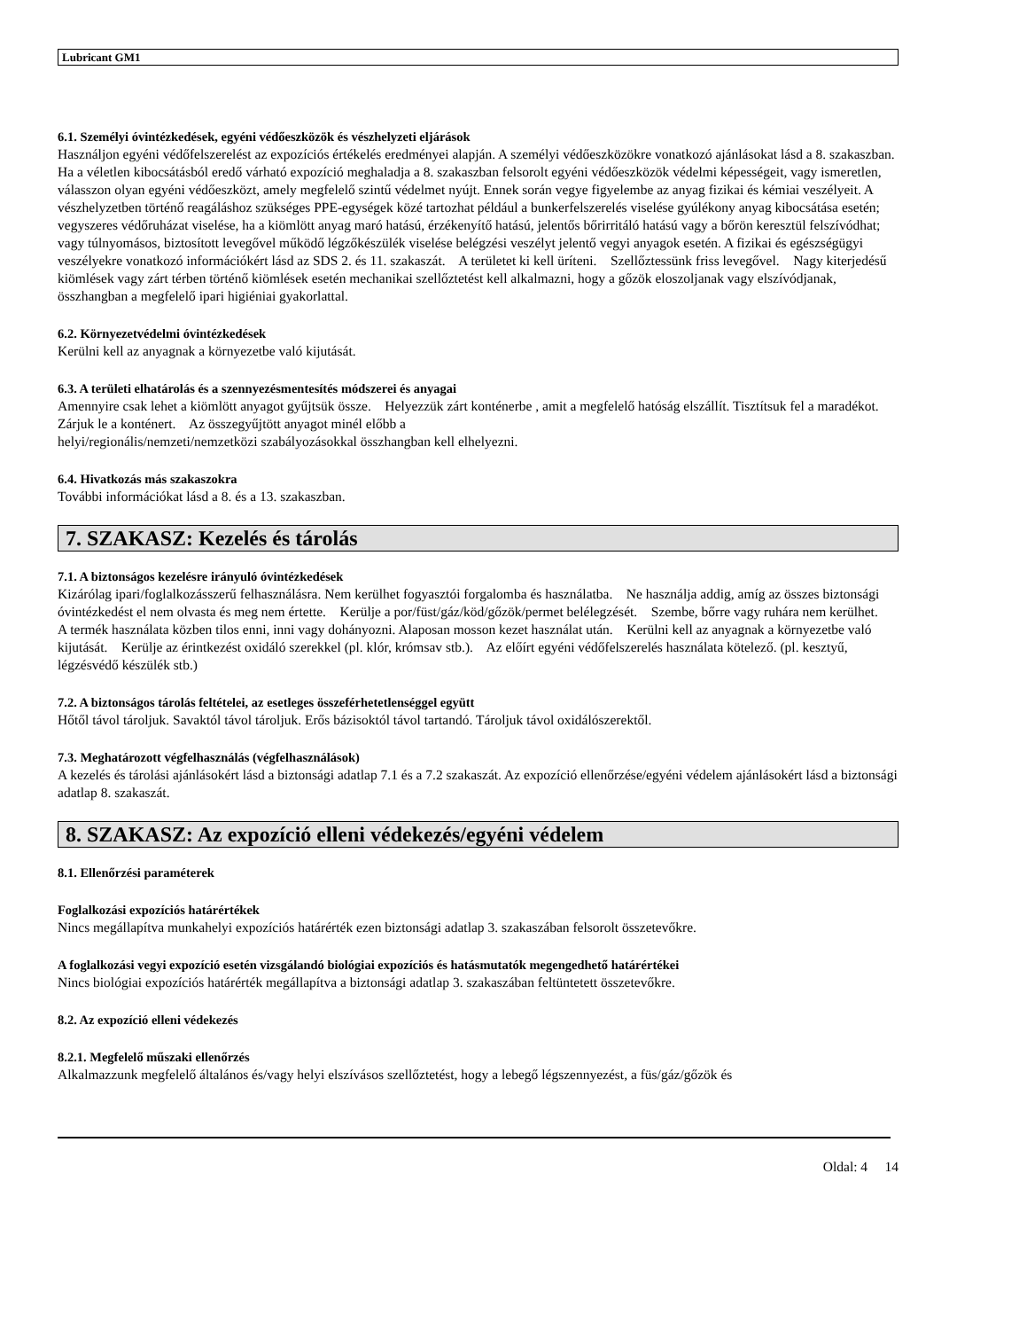Lubricant GM1
6.1. Személyi óvintézkedések, egyéni védőeszközök és vészhelyzeti eljárások
Használjon egyéni védőfelszerelést az expozíciós értékelés eredményei alapján. A személyi védőeszközökre vonatkozó ajánlásokat lásd a 8. szakaszban. Ha a véletlen kibocsátásból eredő várható expozíció meghaladja a 8. szakaszban felsorolt egyéni védőeszközök védelmi képességeit, vagy ismeretlen, válasszon olyan egyéni védőeszközt, amely megfelelő szintű védelmet nyújt. Ennek során vegye figyelembe az anyag fizikai és kémiai veszélyeit. A vészhelyzetben történő reagáláshoz szükséges PPE-egységek közé tartozhat például a bunkerfelszerelés viselése gyúlékony anyag kibocsátása esetén; vegyszeres védőruházat viselése, ha a kiömlött anyag maró hatású, érzékenyítő hatású, jelentős bőrirritáló hatású vagy a bőrön keresztül felszívódhat; vagy túlnyomásos, biztosított levegővel működő légzőkészülék viselése belégzési veszélyt jelentő vegyi anyagok esetén. A fizikai és egészségügyi veszélyekre vonatkozó információkért lásd az SDS 2. és 11. szakaszát. A területet ki kell üríteni. Szellőztessünk friss levegővel. Nagy kiterjedésű kiömlések vagy zárt térben történő kiömlések esetén mechanikai szellőztetést kell alkalmazni, hogy a gőzök eloszoljanak vagy elszívódjanak, összhangban a megfelelő ipari higiéniai gyakorlattal.
6.2. Környezetvédelmi óvintézkedések
Kerülni kell az anyagnak a környezetbe való kijutását.
6.3. A területi elhatárolás és a szennyezésmentesítés módszerei és anyagai
Amennyire csak lehet a kiömlött anyagot gyűjtsük össze. Helyezzük zárt konténerbe , amit a megfelelő hatóság elszállít. Tisztítsuk fel a maradékot. Zárjuk le a konténert. Az összegyűjtött anyagot minél előbb a
helyi/regionális/nemzeti/nemzetközi szabályozásokkal összhangban kell elhelyezni.
6.4. Hivatkozás más szakaszokra
További információkat lásd a 8. és a 13. szakaszban.
7. SZAKASZ: Kezelés és tárolás
7.1. A biztonságos kezelésre irányuló óvintézkedések
Kizárólag ipari/foglalkozásszerű felhasználásra. Nem kerülhet fogyasztói forgalomba és használatba. Ne használja addig, amíg az összes biztonsági óvintézkedést el nem olvasta és meg nem értette. Kerülje a por/füst/gáz/köd/gőzök/permet belélegzését. Szembe, bőrre vagy ruhára nem kerülhet. A termék használata közben tilos enni, inni vagy dohányozni. Alaposan mosson kezet használat után. Kerülni kell az anyagnak a környezetbe való kijutását. Kerülje az érintkezést oxidáló szerekkel (pl. klór, krómsav stb.). Az előírt egyéni védőfelszerelés használata kötelező. (pl. kesztyű, légzésvédő készülék stb.)
7.2. A biztonságos tárolás feltételei, az esetleges összeférhetetlenséggel együtt
Hőtől távol tároljuk. Savaktól távol tároljuk. Erős bázisoktól távol tartandó. Tároljuk távol oxidálószerektől.
7.3. Meghatározott végfelhasználás (végfelhasználások)
A kezelés és tárolási ajánlásokért lásd a biztonsági adatlap 7.1 és a 7.2 szakaszát. Az expozíció ellenőrzése/egyéni védelem ajánlásokért lásd a biztonsági adatlap 8. szakaszát.
8. SZAKASZ: Az expozíció elleni védekezés/egyéni védelem
8.1. Ellenőrzési paraméterek
Foglalkozási expozíciós határértékek
Nincs megállapítva munkahelyi expozíciós határérték ezen biztonsági adatlap 3. szakaszában felsorolt összetevőkre.
A foglalkozási vegyi expozíció esetén vizsgálandó biológiai expozíciós és hatásmutatók megengedhető határértékei
Nincs biológiai expozíciós határérték megállapítva a biztonsági adatlap 3. szakaszában feltüntetett összetevőkre.
8.2. Az expozíció elleni védekezés
8.2.1. Megfelelő műszaki ellenőrzés
Alkalmazzunk megfelelő általános és/vagy helyi elszívásos szellőztetést, hogy a lebegő légszennyezést, a füs/gáz/gőzök és
Oldal: 4 14